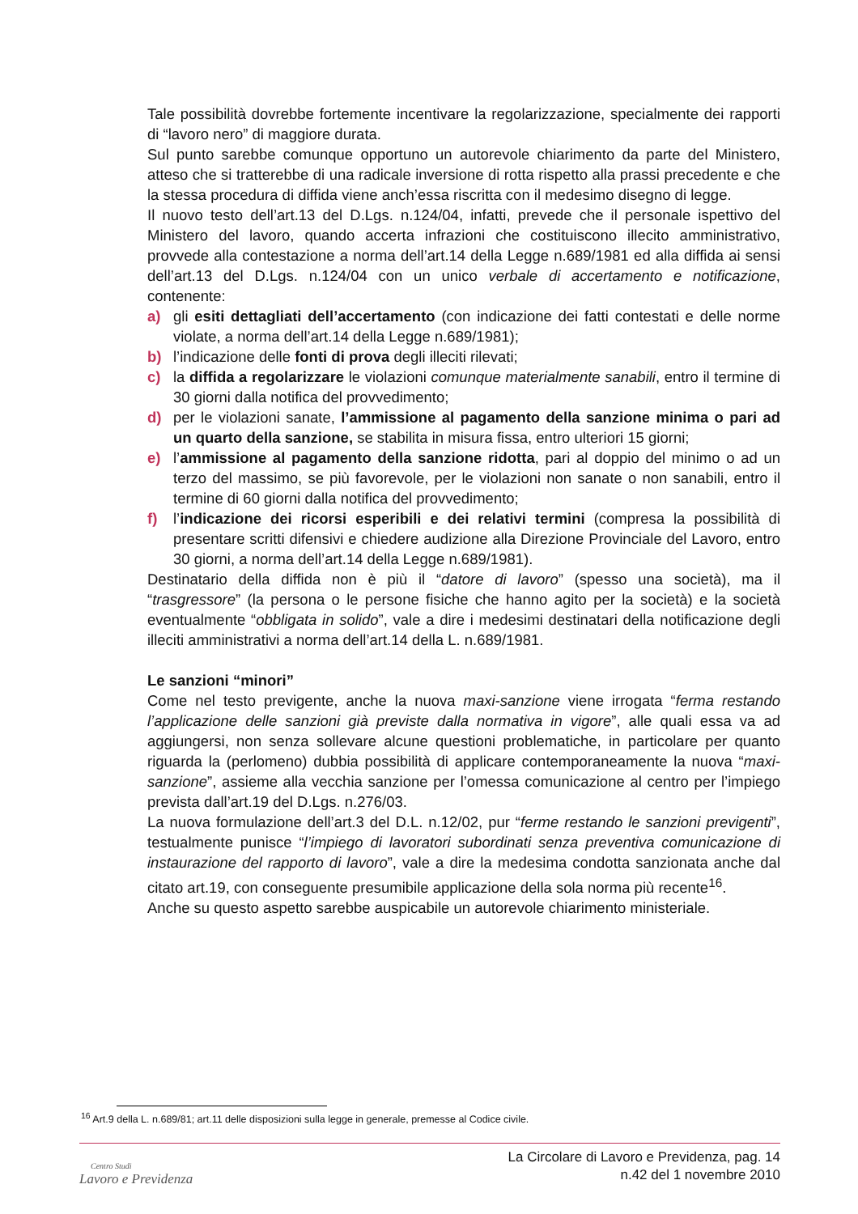Tale possibilità dovrebbe fortemente incentivare la regolarizzazione, specialmente dei rapporti di “lavoro nero” di maggiore durata.
Sul punto sarebbe comunque opportuno un autorevole chiarimento da parte del Ministero, atteso che si tratterebbe di una radicale inversione di rotta rispetto alla prassi precedente e che la stessa procedura di diffida viene anch’essa riscritta con il medesimo disegno di legge.
Il nuovo testo dell’art.13 del D.Lgs. n.124/04, infatti, prevede che il personale ispettivo del Ministero del lavoro, quando accerta infrazioni che costituiscono illecito amministrativo, provvede alla contestazione a norma dell’art.14 della Legge n.689/1981 ed alla diffida ai sensi dell’art.13 del D.Lgs. n.124/04 con un unico verbale di accertamento e notificazione, contenente:
a) gli esiti dettagliati dell’accertamento (con indicazione dei fatti contestati e delle norme violate, a norma dell’art.14 della Legge n.689/1981);
b) l’indicazione delle fonti di prova degli illeciti rilevati;
c) la diffida a regolarizzare le violazioni comunque materialmente sanabili, entro il termine di 30 giorni dalla notifica del provvedimento;
d) per le violazioni sanate, l’ammissione al pagamento della sanzione minima o pari ad un quarto della sanzione, se stabilita in misura fissa, entro ulteriori 15 giorni;
e) l’ammissione al pagamento della sanzione ridotta, pari al doppio del minimo o ad un terzo del massimo, se più favorevole, per le violazioni non sanate o non sanabili, entro il termine di 60 giorni dalla notifica del provvedimento;
f) l’indicazione dei ricorsi esperibili e dei relativi termini (compresa la possibilità di presentare scritti difensivi e chiedere audizione alla Direzione Provinciale del Lavoro, entro 30 giorni, a norma dell’art.14 della Legge n.689/1981).
Destinatario della diffida non è più il “datore di lavoro” (spesso una società), ma il “trasgressore” (la persona o le persone fisiche che hanno agito per la società) e la società eventualmente “obbligata in solido”, vale a dire i medesimi destinatari della notificazione degli illeciti amministrativi a norma dell’art.14 della L. n.689/1981.
Le sanzioni “minori”
Come nel testo previgente, anche la nuova maxi-sanzione viene irrogata “ferma restando l’applicazione delle sanzioni già previste dalla normativa in vigore”, alle quali essa va ad aggiungersi, non senza sollevare alcune questioni problematiche, in particolare per quanto riguarda la (perlomeno) dubbia possibilità di applicare contemporaneamente la nuova “maxi-sanzione”, assieme alla vecchia sanzione per l’omessa comunicazione al centro per l’impiego prevista dall’art.19 del D.Lgs. n.276/03.
La nuova formulazione dell’art.3 del D.L. n.12/02, pur “ferme restando le sanzioni previgenti”, testualmente punisce “l’impiego di lavoratori subordinati senza preventiva comunicazione di instaurazione del rapporto di lavoro”, vale a dire la medesima condotta sanzionata anche dal citato art.19, con conseguente presumibile applicazione della sola norma più recente<sup>16</sup>.
Anche su questo aspetto sarebbe auspicabile un autorevole chiarimento ministeriale.
<sup>16</sup> Art.9 della L. n.689/81; art.11 delle disposizioni sulla legge in generale, premesse al Codice civile.
Centro Studi
Lavoro e Previdenza
La Circolare di Lavoro e Previdenza, pag. 14
n.42 del 1 novembre 2010